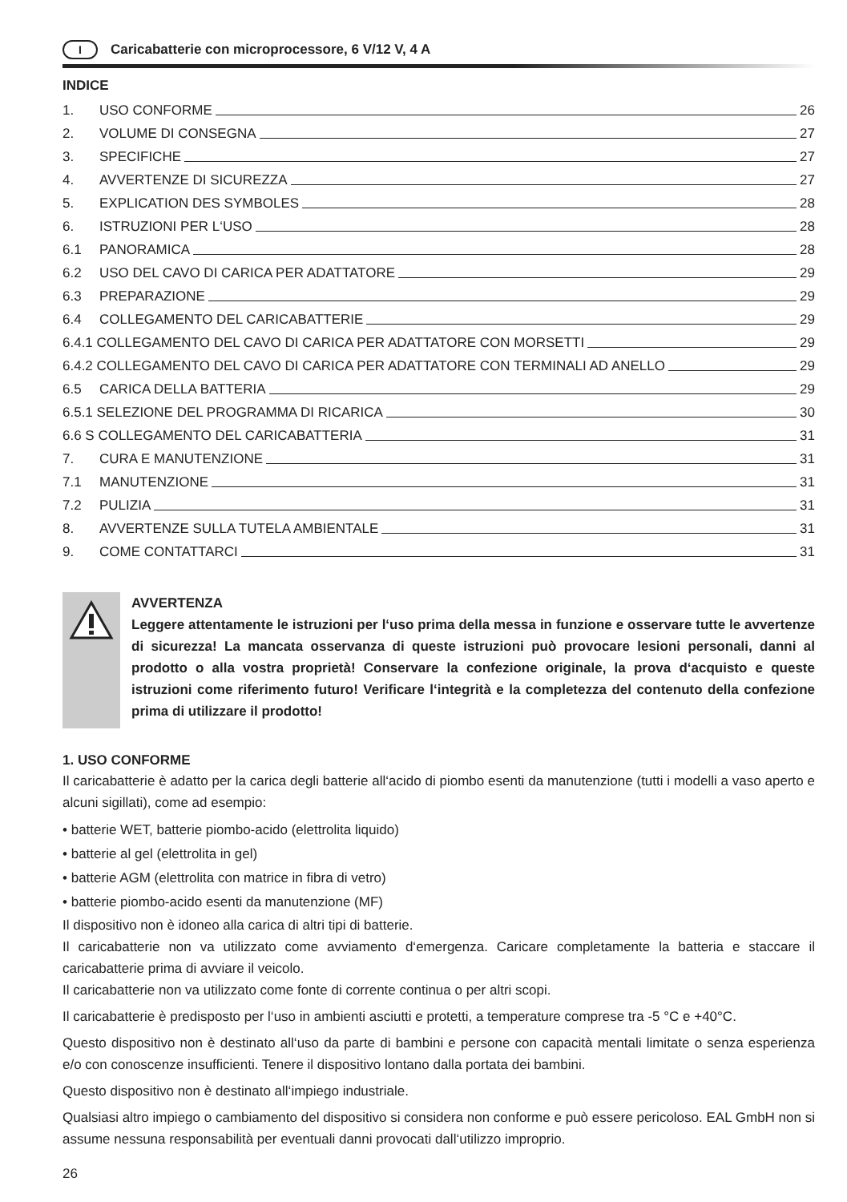I Caricabatterie con microprocessore, 6 V/12 V, 4 A
INDICE
1. USO CONFORME 26
2. VOLUME DI CONSEGNA 27
3. SPECIFICHE 27
4. AVVERTENZE DI SICUREZZA 27
5. EXPLICATION DES SYMBOLES 28
6. ISTRUZIONI PER L‘USO 28
6.1 PANORAMICA 28
6.2 USO DEL CAVO DI CARICA PER ADATTATORE 29
6.3 PREPARAZIONE 29
6.4 COLLEGAMENTO DEL CARICABATTERIE 29
6.4.1 COLLEGAMENTO DEL CAVO DI CARICA PER ADATTATORE CON MORSETTI 29
6.4.2 COLLEGAMENTO DEL CAVO DI CARICA PER ADATTATORE CON TERMINALI AD ANELLO 29
6.5 CARICA DELLA BATTERIA 29
6.5.1 SELEZIONE DEL PROGRAMMA DI RICARICA 30
6.6 S COLLEGAMENTO DEL CARICABATTERIA 31
7. CURA E MANUTENZIONE 31
7.1 MANUTENZIONE 31
7.2 PULIZIA 31
8. AVVERTENZE SULLA TUTELA AMBIENTALE 31
9. COME CONTATTARCI 31
AVVERTENZA
Leggere attentamente le istruzioni per l‘uso prima della messa in funzione e osservare tutte le avvertenze di sicurezza! La mancata osservanza di queste istruzioni può provocare lesioni personali, danni al prodotto o alla vostra proprietà! Conservare la confezione originale, la prova d‘acquisto e queste istruzioni come riferimento futuro! Verificare l‘integrità e la completezza del contenuto della confezione prima di utilizzare il prodotto!
1. USO CONFORME
Il caricabatterie è adatto per la carica degli batterie all‘acido di piombo esenti da manutenzione (tutti i modelli a vaso aperto e alcuni sigillati), come ad esempio:
• batterie WET, batterie piombo-acido (elettrolita liquido)
• batterie al gel (elettrolita in gel)
• batterie AGM (elettrolita con matrice in fibra di vetro)
• batterie piombo-acido esenti da manutenzione (MF)
Il dispositivo non è idoneo alla carica di altri tipi di batterie.
Il caricabatterie non va utilizzato come avviamento d‘emergenza. Caricare completamente la batteria e staccare il caricabatterie prima di avviare il veicolo.
Il caricabatterie non va utilizzato come fonte di corrente continua o per altri scopi.
Il caricabatterie è predisposto per l‘uso in ambienti asciutti e protetti, a temperature comprese tra -5 °C e +40°C.
Questo dispositivo non è destinato all‘uso da parte di bambini e persone con capacità mentali limitate o senza esperienza e/o con conoscenze insufficienti. Tenere il dispositivo lontano dalla portata dei bambini.
Questo dispositivo non è destinato all‘impiego industriale.
Qualsiasi altro impiego o cambiamento del dispositivo si considera non conforme e può essere pericoloso. EAL GmbH non si assume nessuna responsabilità per eventuali danni provocati dall‘utilizzo improprio.
26